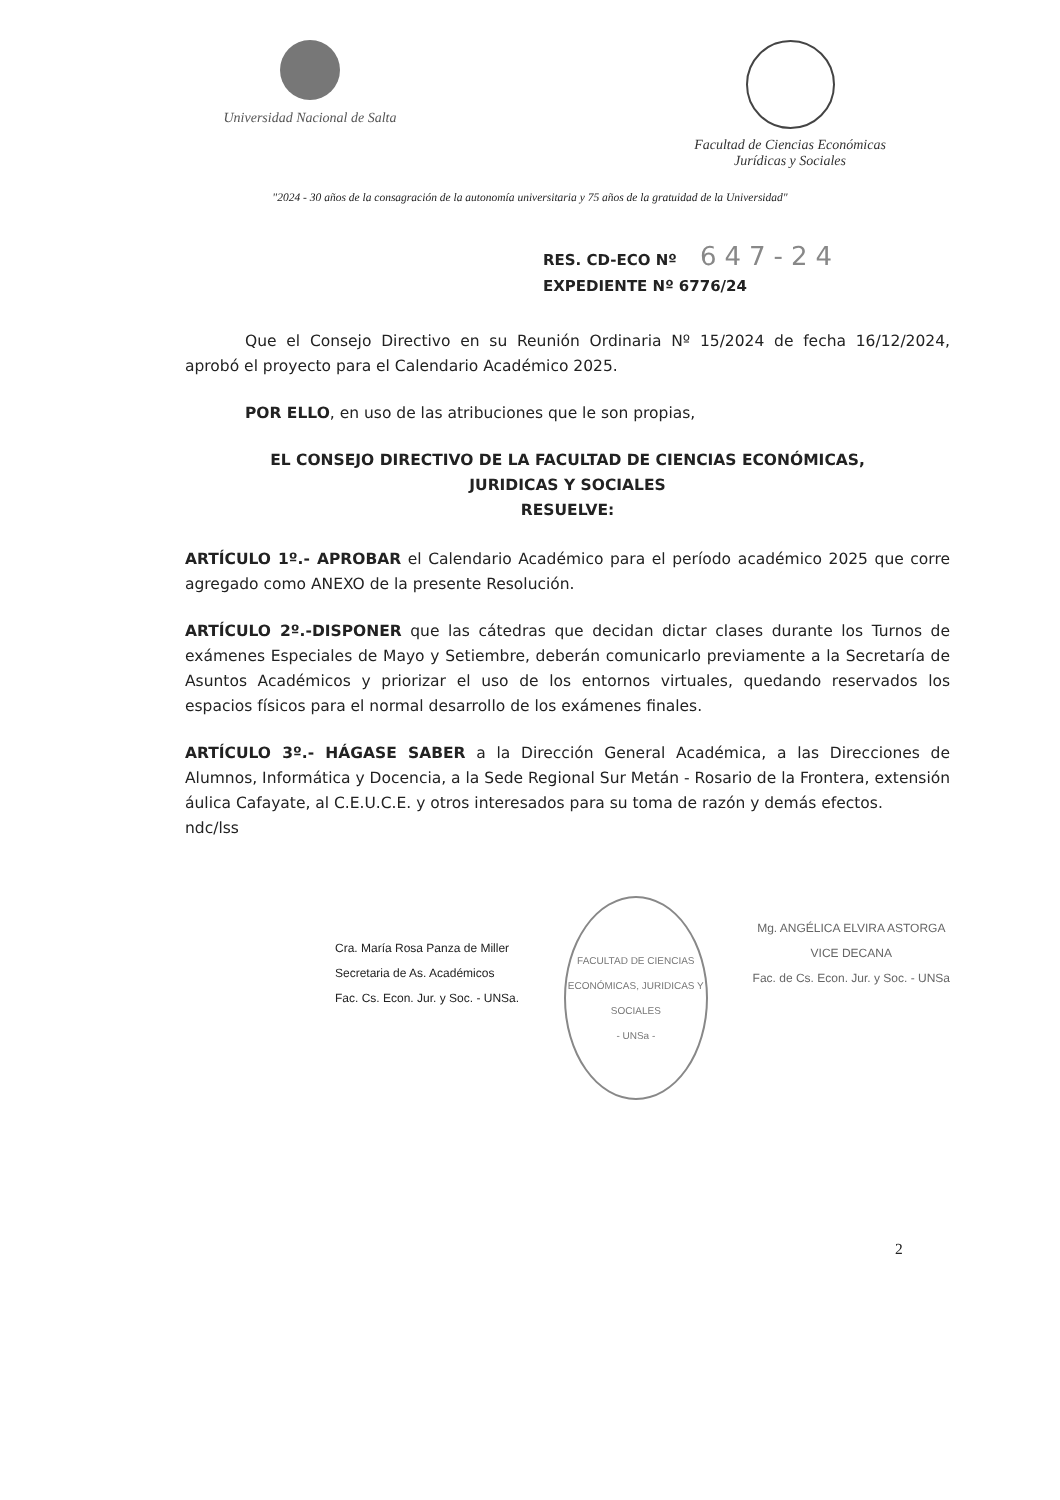Universidad Nacional de Salta Facultad de Ciencias Económicas
Jurídicas y Sociales
"2024 - 30 años de la consagración de la autonomía universitaria y 75 años de la gratuidad de la Universidad"
RES. CD-ECO Nº 647-24
EXPEDIENTE Nº 6776/24
Que el Consejo Directivo en su Reunión Ordinaria Nº 15/2024 de fecha 16/12/2024, aprobó el proyecto para el Calendario Académico 2025.
POR ELLO, en uso de las atribuciones que le son propias,
EL CONSEJO DIRECTIVO DE LA FACULTAD DE CIENCIAS ECONÓMICAS,
JURIDICAS Y SOCIALES
RESUELVE:
ARTÍCULO 1º.- APROBAR el Calendario Académico para el período académico 2025 que corre agregado como ANEXO de la presente Resolución.
ARTÍCULO 2º.-DISPONER que las cátedras que decidan dictar clases durante los Turnos de exámenes Especiales de Mayo y Setiembre, deberán comunicarlo previamente a la Secretaría de Asuntos Académicos y priorizar el uso de los entornos virtuales, quedando reservados los espacios físicos para el normal desarrollo de los exámenes finales.
ARTÍCULO 3º.- HÁGASE SABER a la Dirección General Académica, a las Direcciones de Alumnos, Informática y Docencia, a la Sede Regional Sur Metán - Rosario de la Frontera, extensión áulica Cafayate, al C.E.U.C.E. y otros interesados para su toma de razón y demás efectos.
ndc/lss
Cra. María Rosa Panza de Miller
Secretaria de As. Académicos
Fac. Cs. Econ. Jur. y Soc. - UNSa.
FACULTAD DE CIENCIAS ECONÓMICAS, JURIDICAS Y SOCIALES
- UNSa -
Mg. ANGÉLICA ELVIRA ASTORGA
VICE DECANA
Fac. de Cs. Econ. Jur. y Soc. - UNSa
2